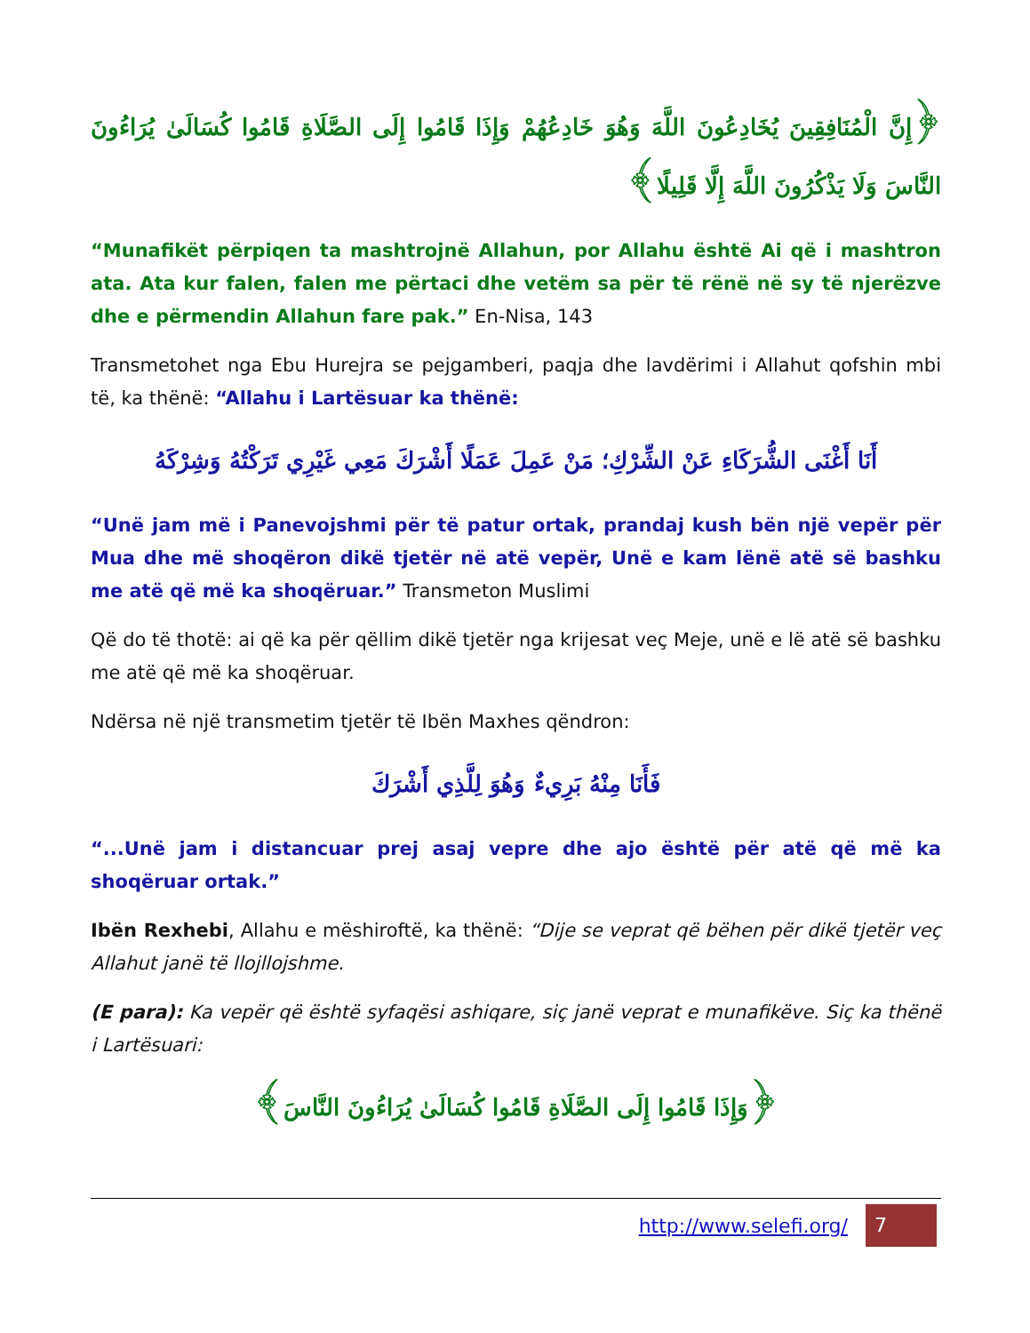﴿إِنَّ الْمُنَافِقِينَ يُخَادِعُونَ اللَّهَ وَهُوَ خَادِعُهُمْ وَإِذَا قَامُوا إِلَى الصَّلَاةِ قَامُوا كُسَالَىٰ يُرَاءُونَ النَّاسَ وَلَا يَذْكُرُونَ اللَّهَ إِلَّا قَلِيلًا﴾
“Munafikët përpiqen ta mashtrojnë Allahun, por Allahu është Ai që i mashtron ata. Ata kur falen, falen me përtaci dhe vetëm sa për të rënë në sy të njerëzve dhe e përmendin Allahun fare pak.” En-Nisa, 143
Transmetohet nga Ebu Hurejra se pejgamberi, paqja dhe lavdërimi i Allahut qofshin mbi të, ka thënë: “Allahu i Lartësuar ka thënë:
أَنَا أَغْنَى الشُّرَكَاءِ عَنْ الشِّرْكِ؛ مَنْ عَمِلَ عَمَلًا أَشْرَكَ مَعِي غَيْرِي تَرَكْتُهُ وَشِرْكَهُ
“Unë jam më i Panevojshmi për të patur ortak, prandaj kush bën një vepër për Mua dhe më shoqëron dikë tjetër në atë vepër, Unë e kam lënë atë së bashku me atë që më ka shoqëruar.” Transmeton Muslimi
Që do të thotë: ai që ka për qëllim dikë tjetër nga krijesat veç Meje, unë e lë atë së bashku me atë që më ka shoqëruar.
Ndërsa në një transmetim tjetër të Ibën Maxhes qëndron:
فَأَنَا مِنْهُ بَرِيءٌ وَهُوَ لِلَّذِي أَشْرَكَ
“...Unë jam i distancuar prej asaj vepre dhe ajo është për atë që më ka shoqëruar ortak.”
Ibën Rexhebi, Allahu e mëshiroftë, ka thënë: “Dije se veprat që bëhen për dikë tjetër veç Allahut janë të llojllojshme.
(E para): Ka vepër që është syfaqësi ashiqare, siç janë veprat e munafikëve. Siç ka thënë i Lartësuari:
﴿وَإِذَا قَامُوا إِلَى الصَّلَاةِ قَامُوا كُسَالَىٰ يُرَاءُونَ النَّاسَ﴾
http://www.selefi.org/
7